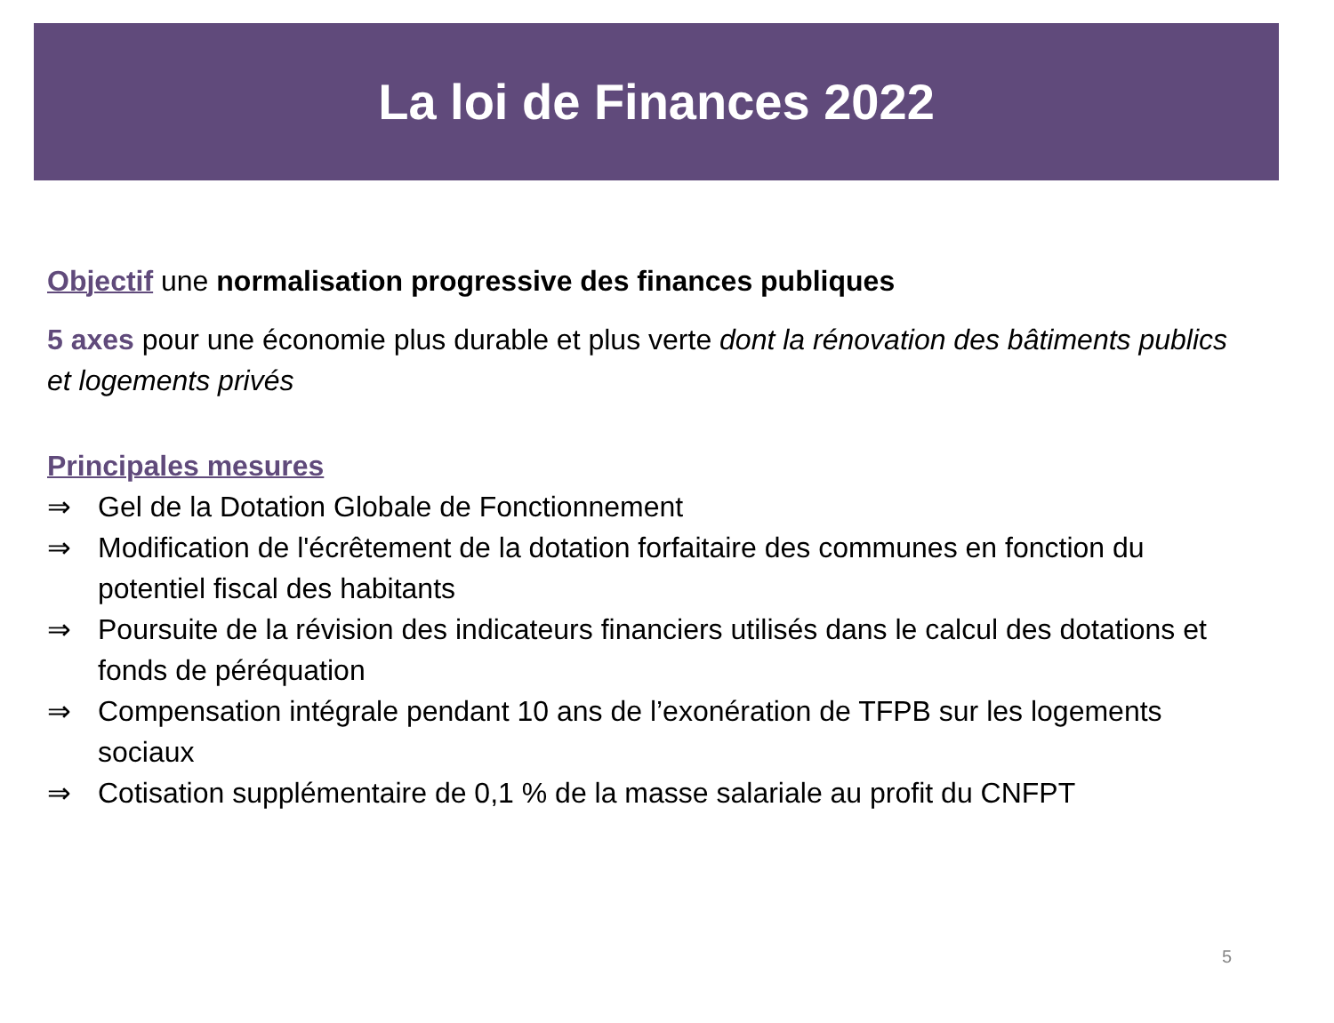La loi de Finances 2022
Objectif une normalisation progressive des finances publiques
5 axes pour une économie plus durable et plus verte dont la rénovation des bâtiments publics et logements privés
Principales mesures
⇒ Gel de la Dotation Globale de Fonctionnement
⇒ Modification de l'écrêtement de la dotation forfaitaire des communes en fonction du potentiel fiscal des habitants
⇒ Poursuite de la révision des indicateurs financiers utilisés dans le calcul des dotations et fonds de péréquation
⇒ Compensation intégrale pendant 10 ans de l’exonération de TFPB sur les logements sociaux
⇒ Cotisation supplémentaire de 0,1 % de la masse salariale au profit du CNFPT
5